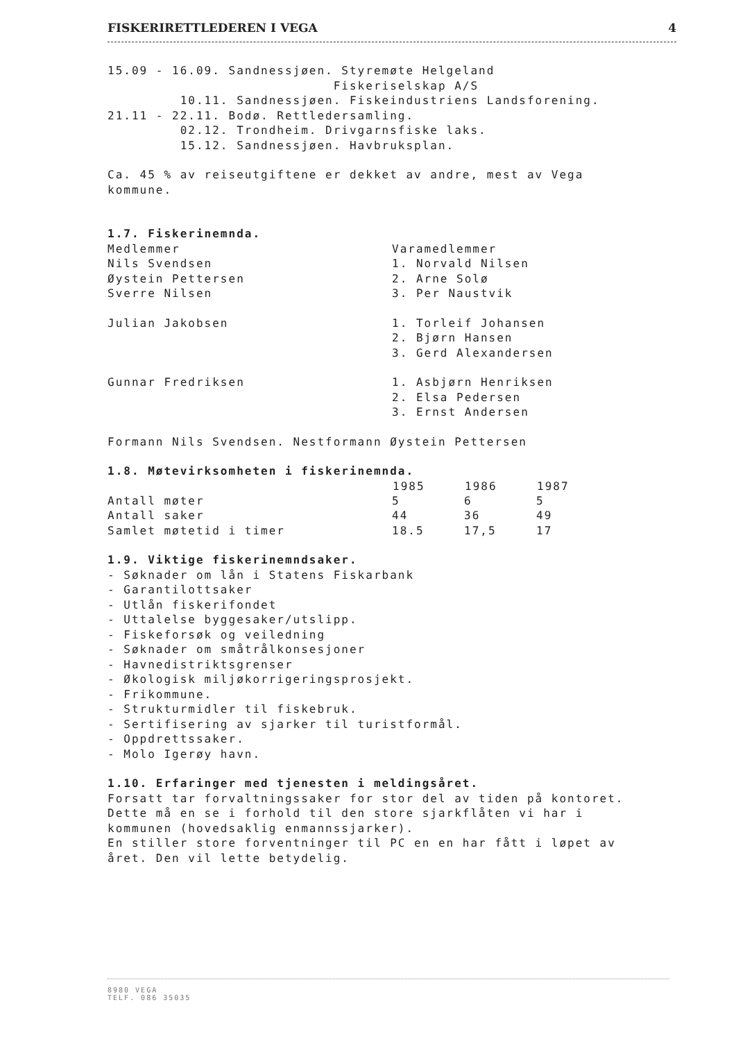FISKERIRETTLEDEREN I VEGA 4
15.09 - 16.09. Sandnessjøen. Styremøte Helgeland Fiskeriselskap A/S 10.11. Sandnessjøen. Fiskeindustriens Landsforening. 21.11 - 22.11. Bodø. Rettledersamling. 02.12. Trondheim. Drivgarnsfiske laks. 15.12. Sandnessjøen. Havbruksplan.
Ca. 45 % av reiseutgiftene er dekket av andre, mest av Vega kommune.
1.7. Fiskerinemnda.
| Medlemmer | Varamedlemmer |
| Nils Svendsen | 1. Norvald Nilsen |
| Øystein Pettersen | 2. Arne Solø |
| Sverre Nilsen | 3. Per Naustvik |
| Julian Jakobsen | 1. Torleif Johansen |
| | 2. Bjørn Hansen |
| | 3. Gerd Alexandersen |
| Gunnar Fredriksen | 1. Asbjørn Henriksen |
| | 2. Elsa Pedersen |
| | 3. Ernst Andersen |
Formann Nils Svendsen. Nestformann Øystein Pettersen
1.8. Møtevirksomheten i fiskerinemnda.
| | 1985 | 1986 | 1987 |
| --- | --- | --- | --- |
| Antall møter | 5 | 6 | 5 |
| Antall saker | 44 | 36 | 49 |
| Samlet møtetid i timer | 18.5 | 17,5 | 17 |
1.9. Viktige fiskerinemndsaker. - Søknader om lån i Statens Fiskarbank - Garantilottsaker - Utlån fiskerifondet - Uttalelse byggesaker/utslipp. - Fiskeforsøk og veiledning - Søknader om småtrålkonsesjoner - Havnedistriktsgrenser - Økologisk miljøkorrigeringsprosjekt. - Frikommune. - Strukturmidler til fiskebruk. - Sertifisering av sjarker til turistformål. - Oppdrettssaker. - Molo Igerøy havn.
1.10. Erfaringer med tjenesten i meldingsåret. Forsatt tar forvaltningssaker for stor del av tiden på kontoret. Dette må en se i forhold til den store sjarkflåten vi har i kommunen (hovedsaklig enmannssjarker). En stiller store forventninger til PC en en har fått i løpet av året. Den vil lette betydelig.
8980 VEGA
TELF. 086 35035